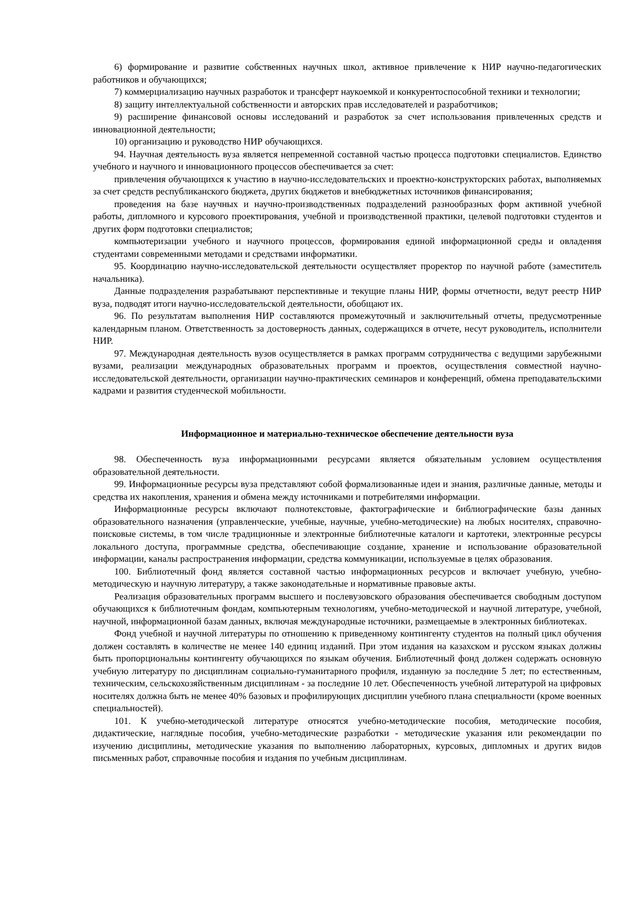6) формирование и развитие собственных научных школ, активное привлечение к НИР научно-педагогических работников и обучающихся;
7) коммерциализацию научных разработок и трансферт наукоемкой и конкурентоспособной техники и технологии;
8) защиту интеллектуальной собственности и авторских прав исследователей и разработчиков;
9) расширение финансовой основы исследований и разработок за счет использования привлеченных средств и инновационной деятельности;
10) организацию и руководство НИР обучающихся.
94. Научная деятельность вуза является непременной составной частью процесса подготовки специалистов. Единство учебного и научного и инновационного процессов обеспечивается за счет:
привлечения обучающихся к участию в научно-исследовательских и проектно-конструкторских работах, выполняемых за счет средств республиканского бюджета, других бюджетов и внебюджетных источников финансирования;
проведения на базе научных и научно-производственных подразделений разнообразных форм активной учебной работы, дипломного и курсового проектирования, учебной и производственной практики, целевой подготовки студентов и других форм подготовки специалистов;
компьютеризации учебного и научного процессов, формирования единой информационной среды и овладения студентами современными методами и средствами информатики.
95. Координацию научно-исследовательской деятельности осуществляет проректор по научной работе (заместитель начальника).
Данные подразделения разрабатывают перспективные и текущие планы НИР, формы отчетности, ведут реестр НИР вуза, подводят итоги научно-исследовательской деятельности, обобщают их.
96. По результатам выполнения НИР составляются промежуточный и заключительный отчеты, предусмотренные календарным планом. Ответственность за достоверность данных, содержащихся в отчете, несут руководитель, исполнители НИР.
97. Международная деятельность вузов осуществляется в рамках программ сотрудничества с ведущими зарубежными вузами, реализации международных образовательных программ и проектов, осуществления совместной научно-исследовательской деятельности, организации научно-практических семинаров и конференций, обмена преподавательскими кадрами и развития студенческой мобильности.
Информационное и материально-техническое обеспечение деятельности вуза
98. Обеспеченность вуза информационными ресурсами является обязательным условием осуществления образовательной деятельности.
99. Информационные ресурсы вуза представляют собой формализованные идеи и знания, различные данные, методы и средства их накопления, хранения и обмена между источниками и потребителями информации.
Информационные ресурсы включают полнотекстовые, фактографические и библиографические базы данных образовательного назначения (управленческие, учебные, научные, учебно-методические) на любых носителях, справочно-поисковые системы, в том числе традиционные и электронные библиотечные каталоги и картотеки, электронные ресурсы локального доступа, программные средства, обеспечивающие создание, хранение и использование образовательной информации, каналы распространения информации, средства коммуникации, используемые в целях образования.
100. Библиотечный фонд является составной частью информационных ресурсов и включает учебную, учебно-методическую и научную литературу, а также законодательные и нормативные правовые акты.
Реализация образовательных программ высшего и послевузовского образования обеспечивается свободным доступом обучающихся к библиотечным фондам, компьютерным технологиям, учебно-методической и научной литературе, учебной, научной, информационной базам данных, включая международные источники, размещаемые в электронных библиотеках.
Фонд учебной и научной литературы по отношению к приведенному контингенту студентов на полный цикл обучения должен составлять в количестве не менее 140 единиц изданий. При этом издания на казахском и русском языках должны быть пропорциональны контингенту обучающихся по языкам обучения. Библиотечный фонд должен содержать основную учебную литературу по дисциплинам социально-гуманитарного профиля, изданную за последние 5 лет; по естественным, техническим, сельскохозяйственным дисциплинам - за последние 10 лет. Обеспеченность учебной литературой на цифровых носителях должна быть не менее 40% базовых и профилирующих дисциплин учебного плана специальности (кроме военных специальностей).
101. К учебно-методической литературе относятся учебно-методические пособия, методические пособия, дидактические, наглядные пособия, учебно-методические разработки - методические указания или рекомендации по изучению дисциплины, методические указания по выполнению лабораторных, курсовых, дипломных и других видов письменных работ, справочные пособия и издания по учебным дисциплинам.